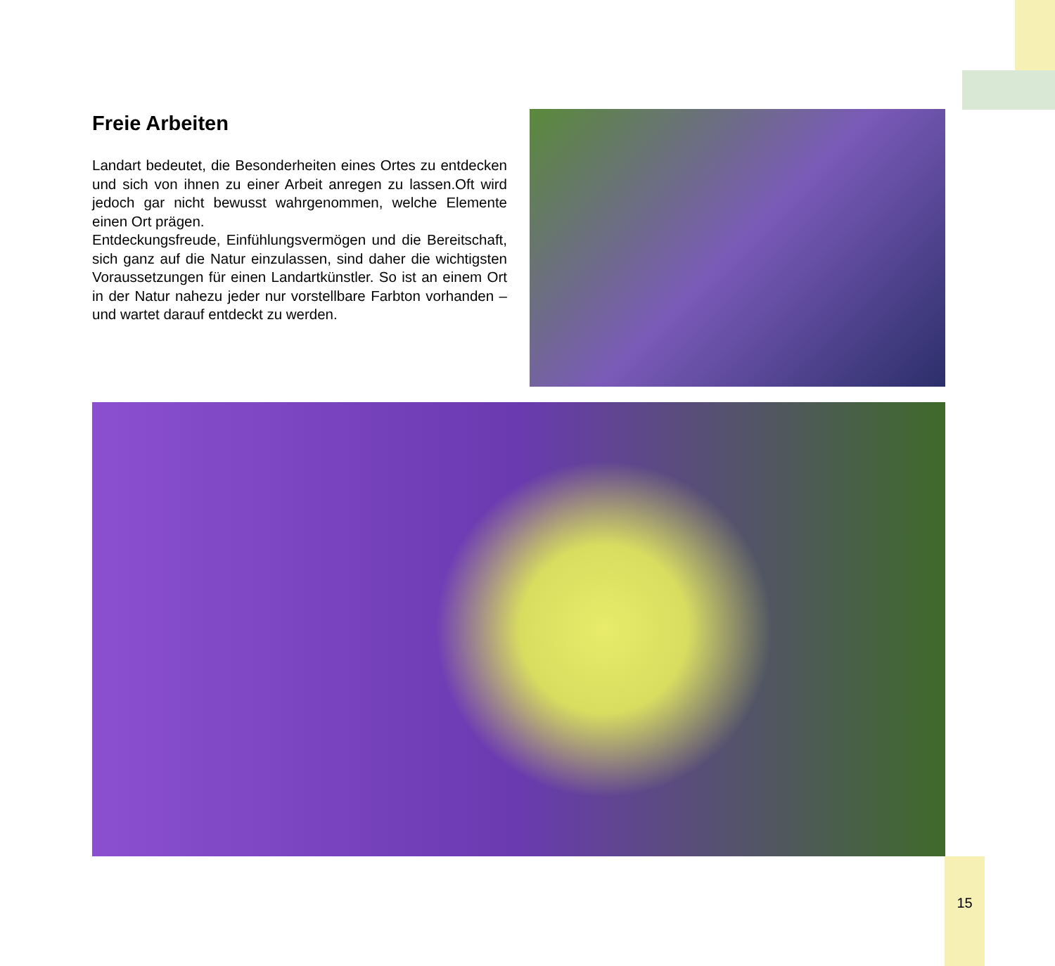Freie Arbeiten
Landart bedeutet, die Besonderheiten eines Ortes zu entdecken und sich von ihnen zu einer Arbeit anregen zu lassen.Oft wird jedoch gar nicht bewusst wahrgenommen, welche Elemente einen Ort prägen.
Entdeckungsfreude, Einfühlungsvermögen und die Bereitschaft, sich ganz auf die Natur einzulassen, sind daher die wichtigsten Voraussetzungen für einen Landartkünstler. So ist an einem Ort in der Natur nahezu jeder nur vorstellbare Farbton vorhanden – und wartet darauf entdeckt zu werden.
15